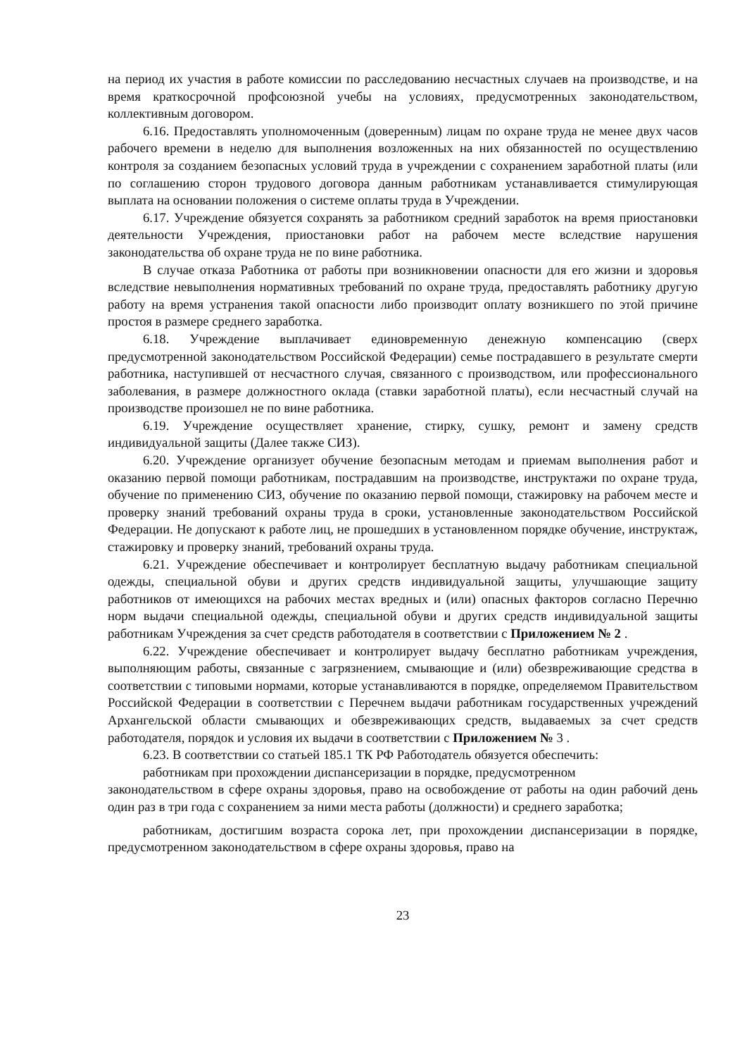на период их участия в работе комиссии по расследованию несчастных случаев на производстве, и на время краткосрочной профсоюзной учебы на условиях, предусмотренных законодательством, коллективным договором.
6.16. Предоставлять уполномоченным (доверенным) лицам по охране труда не менее двух часов рабочего времени в неделю для выполнения возложенных на них обязанностей по осуществлению контроля за созданием безопасных условий труда в учреждении с сохранением заработной платы (или по соглашению сторон трудового договора данным работникам устанавливается стимулирующая выплата на основании положения о системе оплаты труда в Учреждении.
6.17. Учреждение обязуется сохранять за работником средний заработок на время приостановки деятельности Учреждения, приостановки работ на рабочем месте вследствие нарушения законодательства об охране труда не по вине работника.
В случае отказа Работника от работы при возникновении опасности для его жизни и здоровья вследствие невыполнения нормативных требований по охране труда, предоставлять работнику другую работу на время устранения такой опасности либо производит оплату возникшего по этой причине простоя в размере среднего заработка.
6.18. Учреждение выплачивает единовременную денежную компенсацию (сверх предусмотренной законодательством Российской Федерации) семье пострадавшего в результате смерти работника, наступившей от несчастного случая, связанного с производством, или профессионального заболевания, в размере должностного оклада (ставки заработной платы), если несчастный случай на производстве произошел не по вине работника.
6.19. Учреждение осуществляет хранение, стирку, сушку, ремонт и замену средств индивидуальной защиты (Далее также СИЗ).
6.20. Учреждение организует обучение безопасным методам и приемам выполнения работ и оказанию первой помощи работникам, пострадавшим на производстве, инструктажи по охране труда, обучение по применению СИЗ, обучение по оказанию первой помощи, стажировку на рабочем месте и проверку знаний требований охраны труда в сроки, установленные законодательством Российской Федерации. Не допускают к работе лиц, не прошедших в установленном порядке обучение, инструктаж, стажировку и проверку знаний, требований охраны труда.
6.21. Учреждение обеспечивает и контролирует бесплатную выдачу работникам специальной одежды, специальной обуви и других средств индивидуальной защиты, улучшающие защиту работников от имеющихся на рабочих местах вредных и (или) опасных факторов согласно Перечню норм выдачи специальной одежды, специальной обуви и других средств индивидуальной защиты работникам Учреждения за счет средств работодателя в соответствии с Приложением № 2 .
6.22. Учреждение обеспечивает и контролирует выдачу бесплатно работникам учреждения, выполняющим работы, связанные с загрязнением, смывающие и (или) обезвреживающие средства в соответствии с типовыми нормами, которые устанавливаются в порядке, определяемом Правительством Российской Федерации в соответствии с Перечнем выдачи работникам государственных учреждений Архангельской области смывающих и обезвреживающих средств, выдаваемых за счет средств работодателя, порядок и условия их выдачи в соответствии с Приложением № 3 .
6.23. В соответствии со статьей 185.1 ТК РФ Работодатель обязуется обеспечить:
работникам при прохождении диспансеризации в порядке, предусмотренном
законодательством в сфере охраны здоровья, право на освобождение от работы на один рабочий день один раз в три года с сохранением за ними места работы (должности) и среднего заработка;
работникам, достигшим возраста сорока лет, при прохождении диспансеризации в порядке, предусмотренном законодательством в сфере охраны здоровья, право на
23